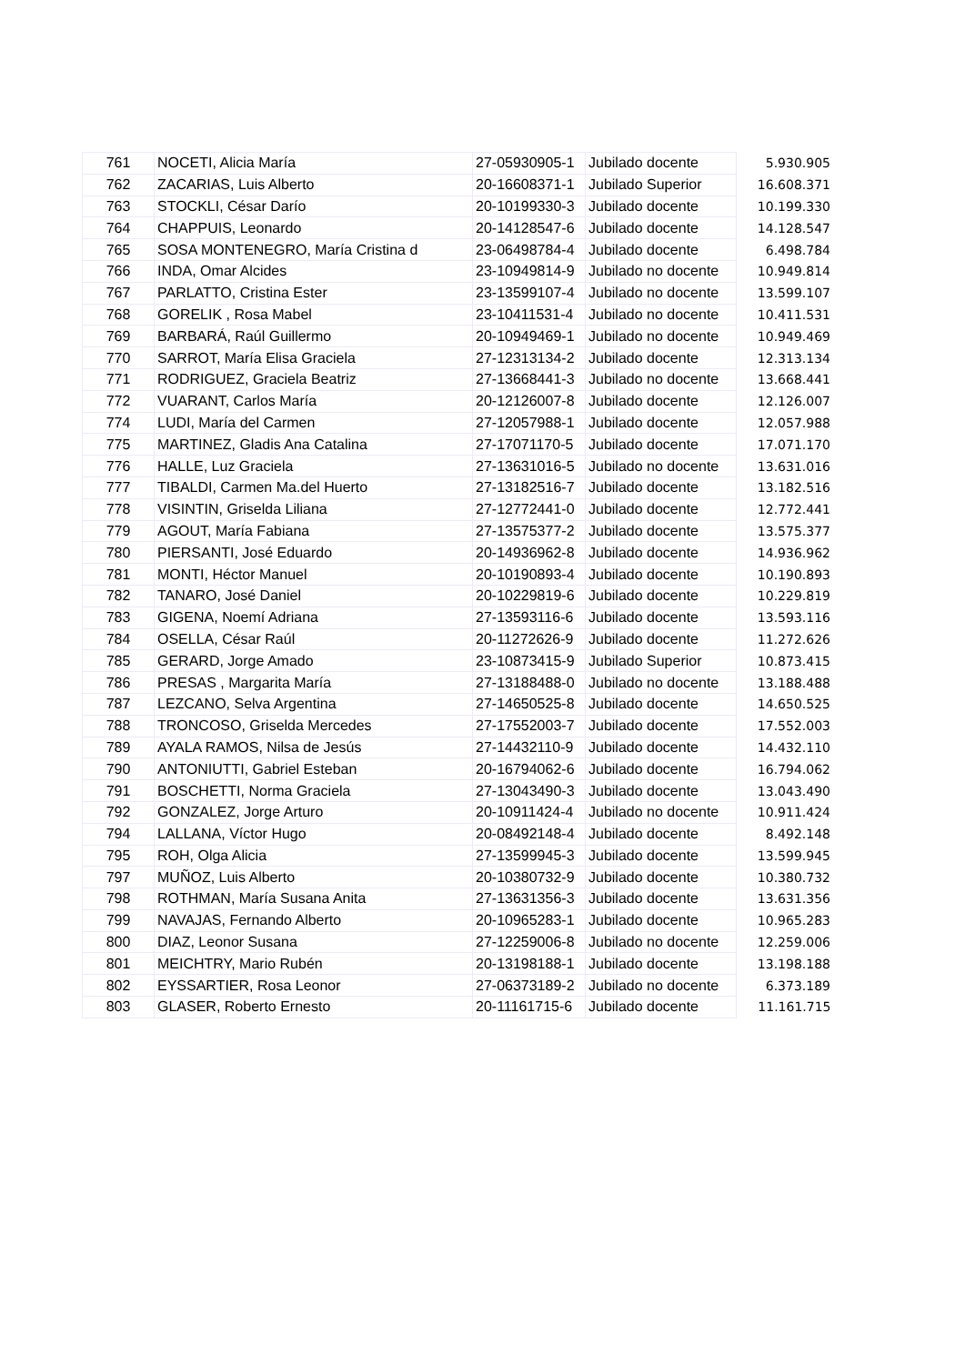| 761 | NOCETI, Alicia María | 27-05930905-1 | Jubilado docente | 5.930.905 |
| 762 | ZACARIAS, Luis Alberto | 20-16608371-1 | Jubilado Superior | 16.608.371 |
| 763 | STOCKLI, César Darío | 20-10199330-3 | Jubilado docente | 10.199.330 |
| 764 | CHAPPUIS, Leonardo | 20-14128547-6 | Jubilado docente | 14.128.547 |
| 765 | SOSA MONTENEGRO, María Cristina d | 23-06498784-4 | Jubilado docente | 6.498.784 |
| 766 | INDA, Omar Alcides | 23-10949814-9 | Jubilado no docente | 10.949.814 |
| 767 | PARLATTO, Cristina Ester | 23-13599107-4 | Jubilado no docente | 13.599.107 |
| 768 | GORELIK , Rosa Mabel | 23-10411531-4 | Jubilado no docente | 10.411.531 |
| 769 | BARBARÁ, Raúl Guillermo | 20-10949469-1 | Jubilado no docente | 10.949.469 |
| 770 | SARROT, María Elisa Graciela | 27-12313134-2 | Jubilado docente | 12.313.134 |
| 771 | RODRIGUEZ, Graciela Beatriz | 27-13668441-3 | Jubilado no docente | 13.668.441 |
| 772 | VUARANT, Carlos María | 20-12126007-8 | Jubilado docente | 12.126.007 |
| 774 | LUDI, María del Carmen | 27-12057988-1 | Jubilado docente | 12.057.988 |
| 775 | MARTINEZ, Gladis Ana Catalina | 27-17071170-5 | Jubilado docente | 17.071.170 |
| 776 | HALLE, Luz Graciela | 27-13631016-5 | Jubilado no docente | 13.631.016 |
| 777 | TIBALDI, Carmen Ma.del Huerto | 27-13182516-7 | Jubilado docente | 13.182.516 |
| 778 | VISINTIN, Griselda Liliana | 27-12772441-0 | Jubilado docente | 12.772.441 |
| 779 | AGOUT, María Fabiana | 27-13575377-2 | Jubilado docente | 13.575.377 |
| 780 | PIERSANTI, José Eduardo | 20-14936962-8 | Jubilado docente | 14.936.962 |
| 781 | MONTI, Héctor Manuel | 20-10190893-4 | Jubilado docente | 10.190.893 |
| 782 | TANARO, José Daniel | 20-10229819-6 | Jubilado docente | 10.229.819 |
| 783 | GIGENA, Noemí Adriana | 27-13593116-6 | Jubilado docente | 13.593.116 |
| 784 | OSELLA, César Raúl | 20-11272626-9 | Jubilado docente | 11.272.626 |
| 785 | GERARD, Jorge Amado | 23-10873415-9 | Jubilado Superior | 10.873.415 |
| 786 | PRESAS , Margarita María | 27-13188488-0 | Jubilado no docente | 13.188.488 |
| 787 | LEZCANO, Selva Argentina | 27-14650525-8 | Jubilado docente | 14.650.525 |
| 788 | TRONCOSO, Griselda Mercedes | 27-17552003-7 | Jubilado docente | 17.552.003 |
| 789 | AYALA RAMOS, Nilsa de Jesús | 27-14432110-9 | Jubilado docente | 14.432.110 |
| 790 | ANTONIUTTI, Gabriel Esteban | 20-16794062-6 | Jubilado docente | 16.794.062 |
| 791 | BOSCHETTI, Norma Graciela | 27-13043490-3 | Jubilado docente | 13.043.490 |
| 792 | GONZALEZ, Jorge Arturo | 20-10911424-4 | Jubilado no docente | 10.911.424 |
| 794 | LALLANA, Víctor Hugo | 20-08492148-4 | Jubilado docente | 8.492.148 |
| 795 | ROH, Olga Alicia | 27-13599945-3 | Jubilado docente | 13.599.945 |
| 797 | MUÑOZ, Luis Alberto | 20-10380732-9 | Jubilado docente | 10.380.732 |
| 798 | ROTHMAN, María Susana Anita | 27-13631356-3 | Jubilado docente | 13.631.356 |
| 799 | NAVAJAS, Fernando Alberto | 20-10965283-1 | Jubilado docente | 10.965.283 |
| 800 | DIAZ, Leonor Susana | 27-12259006-8 | Jubilado no docente | 12.259.006 |
| 801 | MEICHTRY, Mario Rubén | 20-13198188-1 | Jubilado docente | 13.198.188 |
| 802 | EYSSARTIER, Rosa Leonor | 27-06373189-2 | Jubilado no docente | 6.373.189 |
| 803 | GLASER, Roberto Ernesto | 20-11161715-6 | Jubilado docente | 11.161.715 |